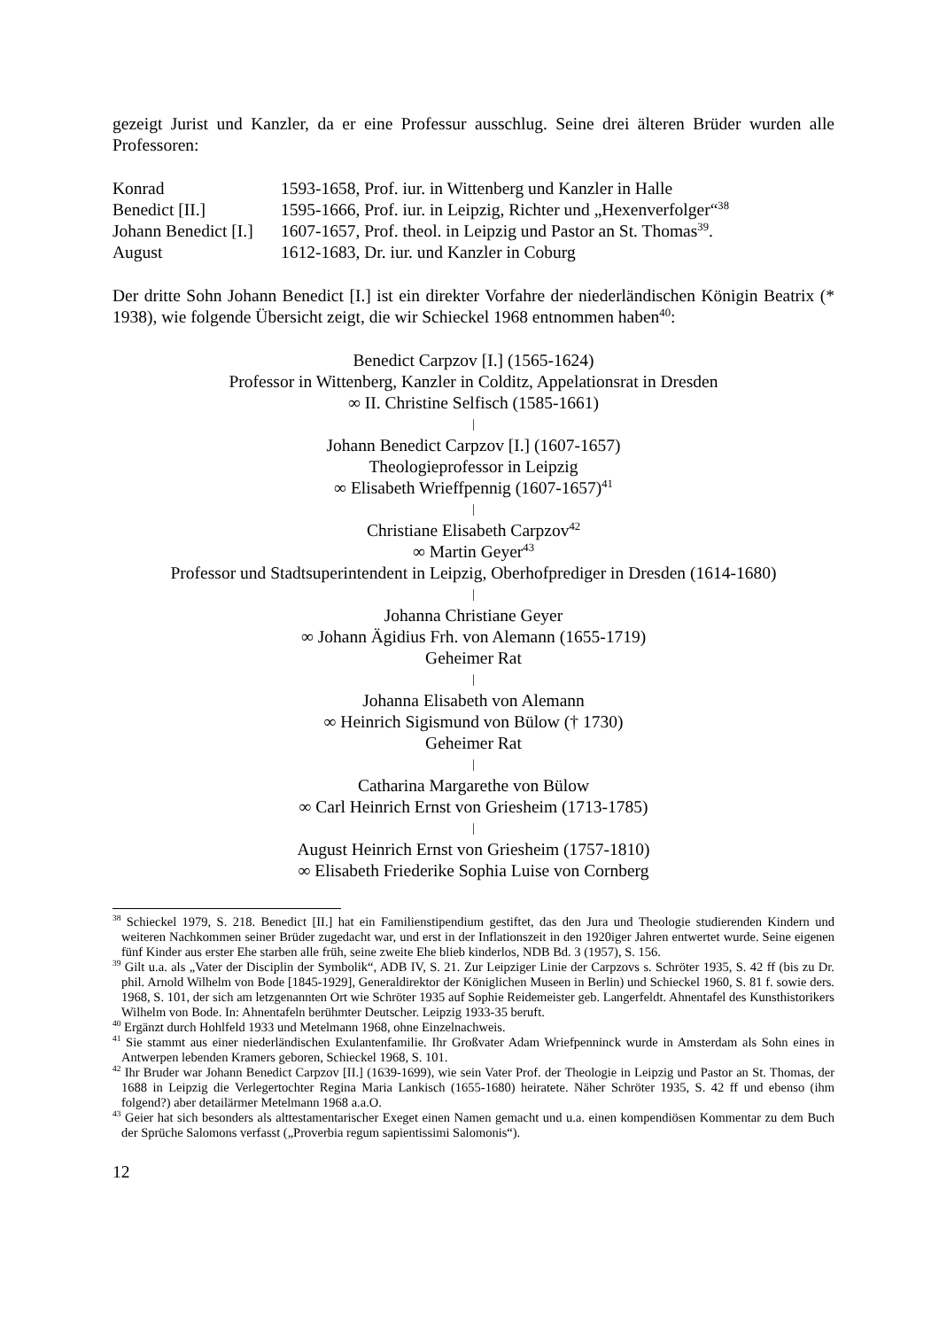gezeigt Jurist und Kanzler, da er eine Professur ausschlug. Seine drei älteren Brüder wurden alle Professoren:
Konrad 1593-1658, Prof. iur. in Wittenberg und Kanzler in Halle
Benedict [II.] 1595-1666, Prof. iur. in Leipzig, Richter und „Hexenverfolger“<sup>38</sup>
Johann Benedict [I.] 1607-1657, Prof. theol. in Leipzig und Pastor an St. Thomas<sup>39</sup>.
August 1612-1683, Dr. iur. und Kanzler in Coburg
Der dritte Sohn Johann Benedict [I.] ist ein direkter Vorfahre der niederländischen Königin Beatrix (* 1938), wie folgende Übersicht zeigt, die wir Schieckel 1968 entnommen haben<sup>40</sup>:
Benedict Carpzov [I.] (1565-1624)
Professor in Wittenberg, Kanzler in Colditz, Appelationsrat in Dresden
∞ II. Christine Selfisch (1585-1661)
|
Johann Benedict Carpzov [I.] (1607-1657)
Theologieprofessor in Leipzig
∞ Elisabeth Wrieffpennig (1607-1657)<sup>41</sup>
|
Christiane Elisabeth Carpzov<sup>42</sup>
∞ Martin Geyer<sup>43</sup>
Professor und Stadtsuperintendent in Leipzig, Oberhofprediger in Dresden (1614-1680)
|
Johanna Christiane Geyer
∞ Johann Ägidius Frh. von Alemann (1655-1719)
Geheimer Rat
|
Johanna Elisabeth von Alemann
∞ Heinrich Sigismund von Bülow († 1730)
Geheimer Rat
|
Catharina Margarethe von Bülow
∞ Carl Heinrich Ernst von Griesheim (1713-1785)
|
August Heinrich Ernst von Griesheim (1757-1810)
∞ Elisabeth Friederike Sophia Luise von Cornberg
<sup>38</sup> Schieckel 1979, S. 218. Benedict [II.] hat ein Familienstipendium gestiftet, das den Jura und Theologie studierenden Kindern und weiteren Nachkommen seiner Brüder zugedacht war, und erst in der Inflationszeit in den 1920iger Jahren entwertet wurde. Seine eigenen fünf Kinder aus erster Ehe starben alle früh, seine zweite Ehe blieb kinderlos, NDB Bd. 3 (1957), S. 156.
<sup>39</sup> Gilt u.a. als „Vater der Disciplin der Symbolik“, ADB IV, S. 21. Zur Leipziger Linie der Carpzovs s. Schröter 1935, S. 42 ff (bis zu Dr. phil. Arnold Wilhelm von Bode [1845-1929], Generaldirektor der Königlichen Museen in Berlin) und Schieckel 1960, S. 81 f. sowie ders. 1968, S. 101, der sich am letzgenannten Ort wie Schröter 1935 auf Sophie Reidemeister geb. Langerfeldt. Ahnentafel des Kunsthistorikers Wilhelm von Bode. In: Ahnentafeln berühmter Deutscher. Leipzig 1933-35 beruft.
<sup>40</sup> Ergänzt durch Hohlfeld 1933 und Metelmann 1968, ohne Einzelnachweis.
<sup>41</sup> Sie stammt aus einer niederländischen Exulantenfamilie. Ihr Großvater Adam Wriefpenninck wurde in Amsterdam als Sohn eines in Antwerpen lebenden Kramers geboren, Schieckel 1968, S. 101.
<sup>42</sup> Ihr Bruder war Johann Benedict Carpzov [II.] (1639-1699), wie sein Vater Prof. der Theologie in Leipzig und Pastor an St. Thomas, der 1688 in Leipzig die Verlegertochter Regina Maria Lankisch (1655-1680) heiratete. Näher Schröter 1935, S. 42 ff und ebenso (ihm folgend?) aber detailärmer Metelmann 1968 a.a.O.
<sup>43</sup> Geier hat sich besonders als alttestamentarischer Exeget einen Namen gemacht und u.a. einen kompendiösen Kommentar zu dem Buch der Sprüche Salomons verfasst („Proverbia regum sapientissimi Salomonis“).
12